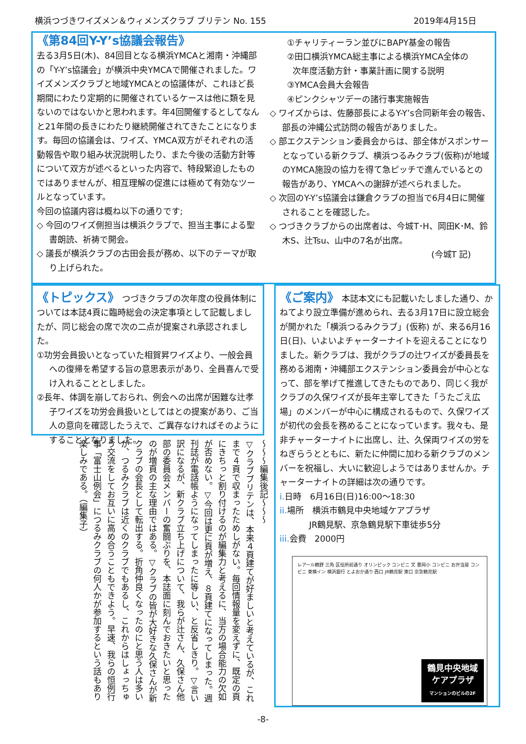横浜つづきワイズメン＆ウィメンズクラブ ブリテン No. 155 2019年4月15日
《第84回Y-Y’s協議会報告》
去る3月5日(木)、84回目となる横浜YMCAと湘南・沖縄部の「Y-Y’s協議会」が横浜中央YMCAで開催されました。ワイズメンズクラブと地域YMCAとの協議体が、これほど長期間にわたり定期的に開催されているケースは他に類を見ないのではないかと思われます。年4回開催するとしてなんと21年間の長きにわたり継続開催されてきたことになります。毎回の協議会は、ワイズ、YMCA双方がそれぞれの活動報告や取り組み状況説明したり、また今後の活動方針等について双方が述べるといった内容で、特段緊迫したものではありませんが、相互理解の促進には極めて有効なツールとなっています。
今回の協議内容は概ね以下の通りです;
◇ 今回のワイズ側担当は横浜クラブで、担当主事による聖書朗読、祈祷で開会。
◇ 議長が横浜クラブの古田会長が務め、以下のテーマが取り上げられた。
①チャリティーラン並びにBAPY基金の報告
②田口横浜YMCA総主事による横浜YMCA全体の
次年度活動方針・事業計画に関する説明
③YMCA会員大会報告
④ピンクシャツデーの諸行事実施報告
◇ ワイズからは、佐藤部長によるY-Y’s合同新年会の報告、部長の沖縄公式訪問の報告がありました。
◇ 部エクステンション委員会からは、部全体がスポンサーとなっている新クラブ、横浜つるみクラブ(仮称)が地域のYMCA施設の協力を得て急ピッチで進んでいるとの報告があり、YMCAへの謝辞が述べられました。
◇ 次回のY-Y’s協議会は鎌倉クラブの担当で6月4日に開催されることを確認した。
◇ つづきクラブからの出席者は、今城T･H、岡田K･M、鈴木S、辻Tsu、山中の7名が出席。
(今城T 記)
《トピックス》
つづきクラブの次年度の役員体制については本誌4頁に臨時総会の決定事項として記載しましたが、同じ総会の席で次の二点が提案され承認されました。
①功労会員扱いとなっていた相賀昇ワイズより、一般会員への復帰を希望する旨の意思表示があり、全員喜んで受け入れることとしました。
②長年、体調を崩しておられ、例会への出席が困難な辻孝子ワイズを功労会員扱いとしてはとの提案があり、ご当人の意向を確認したうえで、ご異存なければそのようにすることとなりました。
〜〜〜編集後記〜〜〜
▽クラブブリテンは、本来４頁建てが好ましいと考えているが、これまで４頁で収まったためしがない。毎回情報量を変えずに、既定の頁にきちっと割り付けるのが編集力と考えるに、当方の場合能力の欠如が否めない。▽今回は更に頁が増え、８頁建てになってしまった。週刊誌が電話帳ようになってしまったに等しい、と反省しきり。▽言い訳になるが、新クラブ立ち上げについて、我らが辻さん、久保さん他部の委員会メンバーの奮闘ぶりを、本誌面に刻んでおきたいと思ったのが増頁の主な理由ではある。▽クラブの皆が大好きな久保さんが新クラブの会長として転出する。折角仲良くなったのにと思う人は多いが、つるみクラブは近くのクラブでもあるし、これからはしょっちゅう交流をしてお互いに高め合うこともできよう。早速、我らの恒例行事「富士山例会」につるみクラブの何人かが参加するという話もあり楽しみである。（編集子）
《ご案内》
本誌本文にも記載いたしました通り、かねてより設立準備が進められ、去る3月17日に設立総会が開かれた「横浜つるみクラブ」(仮称) が、来る6月16日(日)、いよいよチャーターナイトを迎えることになりました。新クラブは、我がクラブの辻ワイズが委員長を務める湘南・沖縄部エクステンション委員会が中心となって、部を挙げて推進してきたものであり、同じく我がクラブの久保ワイズが長年主宰してきた「うたごえ広場」のメンバーが中心に構成されるもので、久保ワイズが初代の会長を務めることになっています。我々も、是非チャーターナイトに出席し、辻、久保両ワイズの労をねぎらうとともに、新たに仲間に加わる新クラブのメンバーを祝福し、大いに歓迎しようではありませんか。チャーターナイトの詳細は次の通りです。
i. 日時　6月16日(日)16:00〜18:30
ii. 場所　横浜市鶴見中央地域ケアプラザ
JR鶴見駅、京急鶴見駅下車徒歩5分
iii. 会費　2000円
レアール鶴野 三角 区役所前通り オリンピック コンビニ 文 豊岡小 コンビニ お弁当屋 コンビニ 東横イン 横浜銀行 とよおか通り 西口 JR鶴見駅 東口 京急鶴見駅
鶴見中央地域
ケアプラザ
マンションのビルの2F
-8-